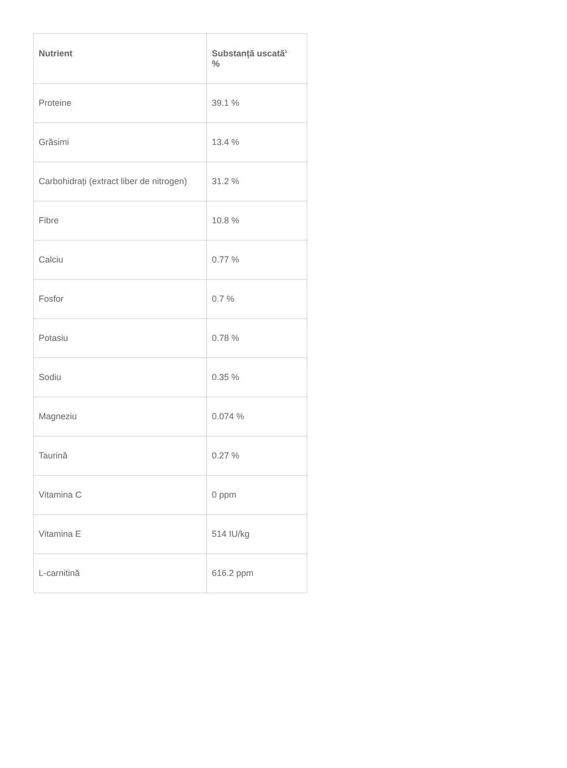| Nutrient | Substanță uscată<sup>1</sup> % |
| --- | --- |
| Proteine | 39.1 % |
| Grăsimi | 13.4 % |
| Carbohidrați (extract liber de nitrogen) | 31.2 % |
| Fibre | 10.8 % |
| Calciu | 0.77 % |
| Fosfor | 0.7 % |
| Potasiu | 0.78 % |
| Sodiu | 0.35 % |
| Magneziu | 0.074 % |
| Taurină | 0.27 % |
| Vitamina C | 0 ppm |
| Vitamina E | 514 IU/kg |
| L-carnitină | 616.2 ppm |